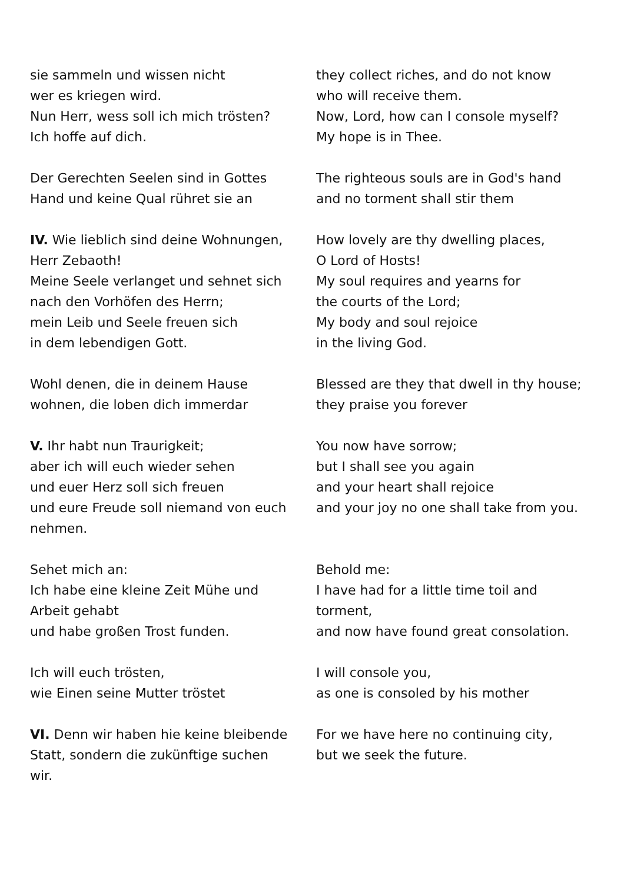| sie sammeln und wissen nicht wer es kriegen wird. Nun Herr, wess soll ich mich trösten? Ich hoffe auf dich. | they collect riches, and do not know who will receive them. Now, Lord, how can I console myself? My hope is in Thee. |
| Der Gerechten Seelen sind in Gottes Hand und keine Qual rühret sie an | The righteous souls are in God's hand and no torment shall stir them |
| IV. Wie lieblich sind deine Wohnungen, Herr Zebaoth! Meine Seele verlanget und sehnet sich nach den Vorhöfen des Herrn; mein Leib und Seele freuen sich in dem lebendigen Gott. | How lovely are thy dwelling places, O Lord of Hosts! My soul requires and yearns for the courts of the Lord; My body and soul rejoice in the living God. |
| Wohl denen, die in deinem Hause wohnen, die loben dich immerdar | Blessed are they that dwell in thy house; they praise you forever |
| V. Ihr habt nun Traurigkeit; aber ich will euch wieder sehen und euer Herz soll sich freuen und eure Freude soll niemand von euch nehmen. | You now have sorrow; but I shall see you again and your heart shall rejoice and your joy no one shall take from you. |
| Sehet mich an: Ich habe eine kleine Zeit Mühe und Arbeit gehabt und habe großen Trost funden. | Behold me: I have had for a little time toil and torment, and now have found great consolation. |
| Ich will euch trösten, wie Einen seine Mutter tröstet | I will console you, as one is consoled by his mother |
| VI. Denn wir haben hie keine bleibende Statt, sondern die zukünftige suchen wir. | For we have here no continuing city, but we seek the future. |